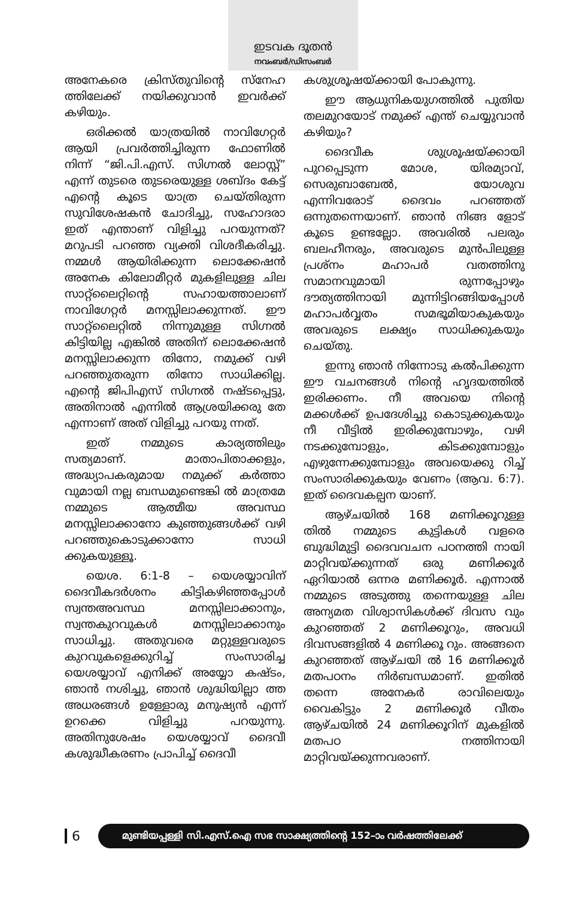ഇടവക ദൂതൻ
നവംബർ/ഡിസംബർ
അനേകരെ ക്രിസ്തുവിന്റെ സ്നേഹ ത്തിലേക്ക് നയിക്കുവാൻ ഇവർക്ക് കഴിയും.
ഒരിക്കൽ യാത്രയിൽ നാവിഗേറ്റർ ആയി പ്രവർത്തിച്ചിരുന്ന ഫോണിൽ നിന്ന് “ജി.പി.എസ്. സിഗ്നൽ ലോസ്റ്റ്” എന്ന് തുടരെ തുടരെയുള്ള ശബ്ദം കേട്ട് എന്റെ കൂടെ യാത്ര ചെയ്തിരുന്ന സുവിശേഷകൻ ചോദിച്ചു, സഹോദരാ ഇത് എന്താണ് വിളിച്ചു പറയുന്നത്? മറുപടി പറഞ്ഞ വ്യക്തി വിശദീകരിച്ചു. നമ്മൾ ആയിരിക്കുന്ന ലൊക്കേഷൻ അനേക കിലോമീറ്റർ മുകളിലുള്ള ചില സാറ്റ്ലൈറ്റിന്റെ സഹായത്താലാണ് നാവിഗേറ്റർ മനസ്സിലാക്കുന്നത്. ഈ സാറ്റ്ലൈറ്റിൽ നിന്നുമുള്ള സിഗ്നൽ കിട്ടിയില്ല എങ്കിൽ അതിന് ലൊക്കേഷൻ മനസ്സിലാക്കുന്ന തിനോ, നമുക്ക് വഴി പറഞ്ഞുതരുന്ന തിനോ സാധിക്കില്ല. എന്റെ ജിപിഎസ് സിഗ്നൽ നഷ്ടപ്പെട്ടു, അതിനാൽ എന്നിൽ ആശ്രയിക്കരു തേ എന്നാണ് അത് വിളിച്ചു പറയു ന്നത്.
ഇത് നമ്മുടെ കാര്യത്തിലും സത്യമാണ്. മാതാപിതാക്കളും, അദ്ധ്യാപകരുമായ നമുക്ക് കർത്താ വുമായി നല്ല ബന്ധമുണ്ടെങ്കി ൽ മാത്രമേ നമ്മുടെ ആത്മീയ അവസ്ഥ മനസ്സിലാക്കാനോ കുഞ്ഞുങ്ങൾക്ക് വഴി പറഞ്ഞുകൊടുക്കാനോ സാധി ക്കുകയുള്ളൂ.
യെശ. 6:1-8 – യെശയ്യാവിന് ദൈവീകദർശനം കിട്ടികഴിഞ്ഞപ്പോൾ സ്വന്തഅവസ്ഥ മനസ്സിലാക്കാനും, സ്വന്തകുറവുകൾ മനസ്സിലാക്കാനും സാധിച്ചു. അതുവരെ മറ്റുള്ളവരുടെ കുറവുകളെക്കുറിച്ച് സംസാരിച്ച യെശയ്യാവ് എനിക്ക് അയ്യോ കഷ്ടം, ഞാൻ നശിച്ചു, ഞാൻ ശുദ്ധിയില്ലാ ത്ത അധരങ്ങൾ ഉള്ളോരു മനുഷ്യൻ എന്ന് ഉറക്കെ വിളിച്ചു പറയുന്നു. അതിനുശേഷം യെശയ്യാവ് ദൈവീ കശുദ്ധീകരണം പ്രാപിച്ച് ദൈവീ
കശുശ്രൂഷയ്ക്കായി പോകുന്നു.
ഈ ആധുനികയുഗത്തിൽ പുതിയ തലമുറയോട് നമുക്ക് എന്ത് ചെയ്യുവാൻ കഴിയും?
ദൈവീക ശുശ്രൂഷയ്ക്കായി പുറപ്പെടുന്ന മോശ, യിരമ്യാവ്, സെരുബാബേൽ, യോശുവ എന്നിവരോട് ദൈവം പറഞ്ഞത് ഒന്നുതന്നെയാണ്. ഞാൻ നിങ്ങ ളോട് കൂടെ ഉണ്ടല്ലോ. അവരിൽ പലരും ബലഹീനരും, അവരുടെ മുൻപിലുള്ള പ്രശ്നം മഹാപർ വതത്തിനു സമാനവുമായി രുന്നപ്പോഴും ദൗത്യത്തിനായി മുന്നിട്ടിറങ്ങിയപ്പോൾ മഹാപർവ്വതം സമഭൂമിയാകുകയും അവരുടെ ലക്ഷ്യം സാധിക്കുകയും ചെയ്തു.
ഇന്നു ഞാൻ നിന്നോടു കൽപിക്കുന്ന ഈ വചനങ്ങൾ നിന്റെ ഹൃദയത്തിൽ ഇരിക്കണം. നീ അവയെ നിന്റെ മക്കൾക്ക് ഉപദേശിച്ചു കൊടുക്കുകയും നീ വീട്ടിൽ ഇരിക്കുമ്പോഴും, വഴി നടക്കുമ്പോളും, കിടക്കുമ്പോളും എഴുന്നേക്കുമ്പോളും അവയെക്കു റിച്ച് സംസാരിക്കുകയും വേണം (ആവ. 6:7). ഇത് ദൈവകല്പന യാണ്.
ആഴ്ചയിൽ 168 മണിക്കൂറുള്ള തിൽ നമ്മുടെ കുട്ടികൾ വളരെ ബുദ്ധിമുട്ടി ദൈവവചന പഠനത്തി നായി മാറ്റിവയ്ക്കുന്നത് ഒരു മണിക്കൂർ ഏറിയാൽ ഒന്നര മണിക്കൂർ. എന്നാൽ നമ്മുടെ അടുത്തു തന്നെയുള്ള ചില അന്യമത വിശ്വാസികൾക്ക് ദിവസ വും കുറഞ്ഞത് 2 മണിക്കൂറും, അവധി ദിവസങ്ങളിൽ 4 മണിക്കൂ റും. അങ്ങനെ കുറഞ്ഞത് ആഴ്ചയി ൽ 16 മണിക്കൂർ മതപഠനം നിർബന്ധമാണ്. ഇതിൽ തന്നെ അനേകർ രാവിലെയും വൈകിട്ടും 2 മണിക്കൂർ വീതം ആഴ്ചയിൽ 24 മണിക്കൂറിന് മുകളിൽ മതപഠ നത്തിനായി മാറ്റിവയ്ക്കുന്നവരാണ്.
6
മുണ്ടിയപ്പള്ളി സി.എസ്.ഐ സഭ സാക്ഷ്യത്തിന്റെ 152–ാം വർഷത്തിലേക്ക്